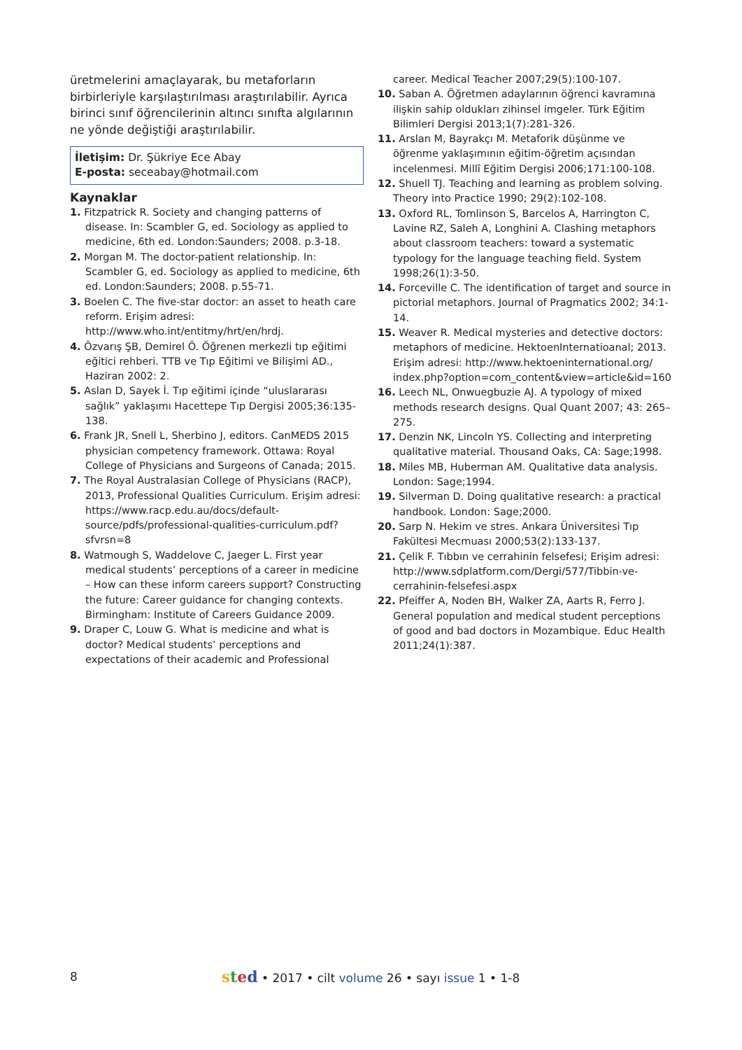üretmelerini amaçlayarak, bu metaforların birbirleriyle karşılaştırılması araştırılabilir. Ayrıca birinci sınıf öğrencilerinin altıncı sınıfta algılarının ne yönde değiştiği araştırılabilir.
İletişim: Dr. Şükriye Ece Abay
E-posta: seceabay@hotmail.com
Kaynaklar
1. Fitzpatrick R. Society and changing patterns of disease. In: Scambler G, ed. Sociology as applied to medicine, 6th ed. London:Saunders; 2008. p.3-18.
2. Morgan M. The doctor-patient relationship. In: Scambler G, ed. Sociology as applied to medicine, 6th ed. London:Saunders; 2008. p.55-71.
3. Boelen C. The five-star doctor: an asset to heath care reform. Erişim adresi: http://www.who.int/entitmy/hrt/en/hrdj.
4. Özvarış ŞB, Demirel Ö. Öğrenen merkezli tıp eğitimi eğitici rehberi. TTB ve Tıp Eğitimi ve Bilişimi AD., Haziran 2002: 2.
5. Aslan D, Sayek İ. Tıp eğitimi içinde “uluslararası sağlık” yaklaşımı Hacettepe Tıp Dergisi 2005;36:135-138.
6. Frank JR, Snell L, Sherbino J, editors. CanMEDS 2015 physician competency framework. Ottawa: Royal College of Physicians and Surgeons of Canada; 2015.
7. The Royal Australasian College of Physicians (RACP), 2013, Professional Qualities Curriculum. Erişim adresi: https://www.racp.edu.au/docs/default-source/pdfs/professional-qualities-curriculum.pdf?sfvrsn=8
8. Watmough S, Waddelove C, Jaeger L. First year medical students’ perceptions of a career in medicine – How can these inform careers support? Constructing the future: Career guidance for changing contexts. Birmingham: Institute of Careers Guidance 2009.
9. Draper C, Louw G. What is medicine and what is doctor? Medical students’ perceptions and expectations of their academic and Professional
career. Medical Teacher 2007;29(5):100-107.
10. Saban A. Öğretmen adaylarının öğrenci kavramına ilişkin sahip oldukları zihinsel imgeler. Türk Eğitim Bilimleri Dergisi 2013;1(7):281-326.
11. Arslan M, Bayrakçı M. Metaforik düşünme ve öğrenme yaklaşımının eğitim-öğretim açısından incelenmesi. Millî Eğitim Dergisi 2006;171:100-108.
12. Shuell TJ. Teaching and learning as problem solving. Theory into Practice 1990; 29(2):102-108.
13. Oxford RL, Tomlinson S, Barcelos A, Harrington C, Lavine RZ, Saleh A, Longhini A. Clashing metaphors about classroom teachers: toward a systematic typology for the language teaching field. System 1998;26(1):3-50.
14. Forceville C. The identification of target and source in pictorial metaphors. Journal of Pragmatics 2002; 34:1-14.
15. Weaver R. Medical mysteries and detective doctors: metaphors of medicine. HektoenInternatioanal; 2013. Erişim adresi: http://www.hektoeninternational.org/ index.php?option=com_content&view=article&id=160
16. Leech NL, Onwuegbuzie AJ. A typology of mixed methods research designs. Qual Quant 2007; 43: 265–275.
17. Denzin NK, Lincoln YS. Collecting and interpreting qualitative material. Thousand Oaks, CA: Sage;1998.
18. Miles MB, Huberman AM. Qualitative data analysis. London: Sage;1994.
19. Silverman D. Doing qualitative research: a practical handbook. London: Sage;2000.
20. Sarp N. Hekim ve stres. Ankara Üniversitesi Tıp Fakültesi Mecmuası 2000;53(2):133-137.
21. Çelik F. Tıbbın ve cerrahinin felsefesi; Erişim adresi: http://www.sdplatform.com/Dergi/577/Tibbin-ve-cerrahinin-felsefesi.aspx
22. Pfeiffer A, Noden BH, Walker ZA, Aarts R, Ferro J. General population and medical student perceptions of good and bad doctors in Mozambique. Educ Health 2011;24(1):387.
8
sted • 2017 • cilt volume 26 • sayı issue 1 • 1-8